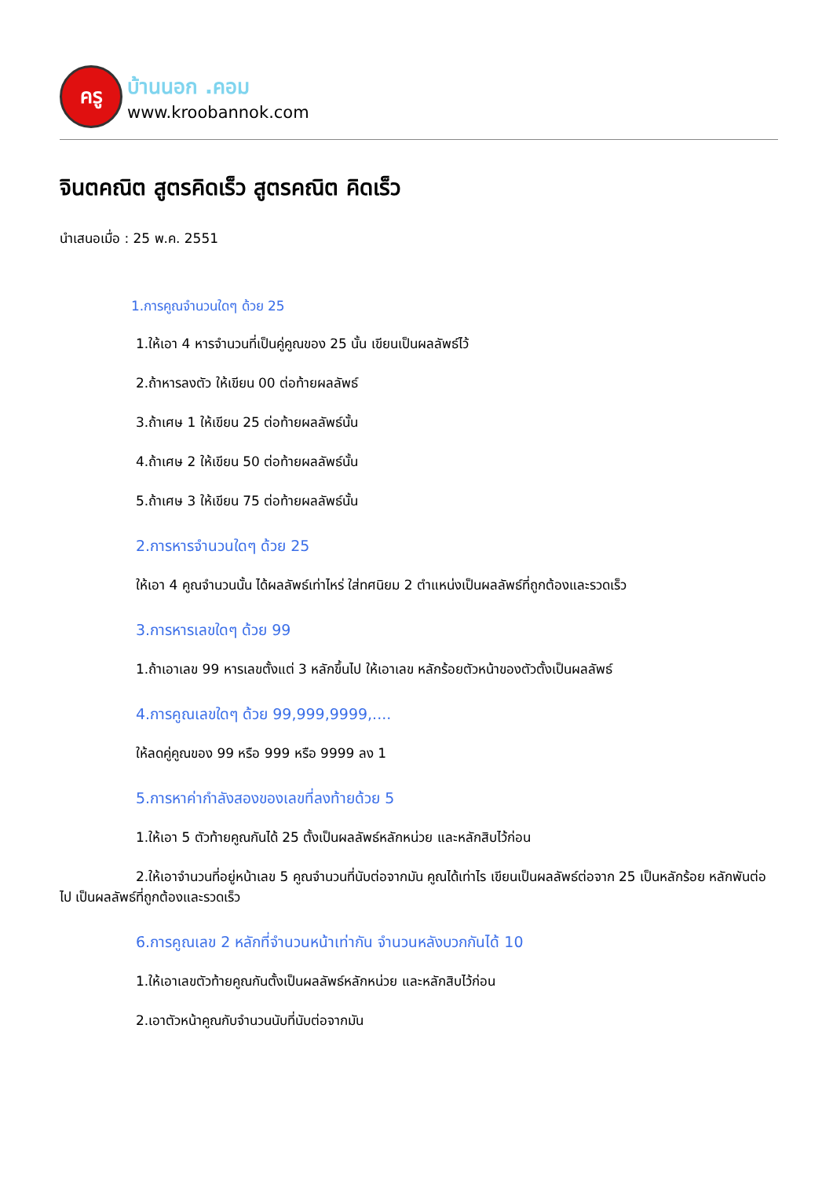ครู
บ้านนอก .คอม
www.kroobannok.com
จินตคณิต สูตรคิดเร็ว สูตรคณิต คิดเร็ว
นำเสนอเมื่อ : 25 พ.ค. 2551
1.การคูณจำนวนใดๆ ด้วย 25
1.ให้เอา 4 หารจำนวนที่เป็นคู่คูณของ 25 นั้น เขียนเป็นผลลัพธ์ไว้
2.ถ้าหารลงตัว ให้เขียน 00 ต่อท้ายผลลัพธ์
3.ถ้าเศษ 1 ให้เขียน 25 ต่อท้ายผลลัพธ์นั้น
4.ถ้าเศษ 2 ให้เขียน 50 ต่อท้ายผลลัพธ์นั้น
5.ถ้าเศษ 3 ให้เขียน 75 ต่อท้ายผลลัพธ์นั้น
2.การหารจำนวนใดๆ ด้วย 25
ให้เอา 4 คูณจำนวนนั้น ได้ผลลัพธ์เท่าไหร่ ใส่ทศนิยม 2 ตำแหน่งเป็นผลลัพธ์ที่ถูกต้องและรวดเร็ว
3.การหารเลขใดๆ ด้วย 99
1.ถ้าเอาเลข 99 หารเลขตั้งแต่ 3 หลักขึ้นไป ให้เอาเลข หลักร้อยตัวหน้าของตัวตั้งเป็นผลลัพธ์
4.การคูณเลขใดๆ ด้วย 99,999,9999,....
ให้ลดคู่คูณของ 99 หรือ 999 หรือ 9999 ลง 1
5.การหาค่ากำลังสองของเลขที่ลงท้ายด้วย 5
1.ให้เอา 5 ตัวท้ายคูณกันได้ 25 ตั้งเป็นผลลัพธ์หลักหน่วย และหลักสิบไว้ก่อน
2.ให้เอาจำนวนที่อยู่หน้าเลข 5 คูณจำนวนที่นับต่อจากมัน คูณได้เท่าไร เขียนเป็นผลลัพธ์ต่อจาก 25 เป็นหลักร้อย หลักพันต่อไป เป็นผลลัพธ์ที่ถูกต้องและรวดเร็ว
6.การคูณเลข 2 หลักที่จำนวนหน้าเท่ากัน จำนวนหลังบวกกันได้ 10
1.ให้เอาเลขตัวท้ายคูณกันตั้งเป็นผลลัพธ์หลักหน่วย และหลักสิบไว้ก่อน
2.เอาตัวหน้าคูณกับจำนวนนับที่นับต่อจากมัน